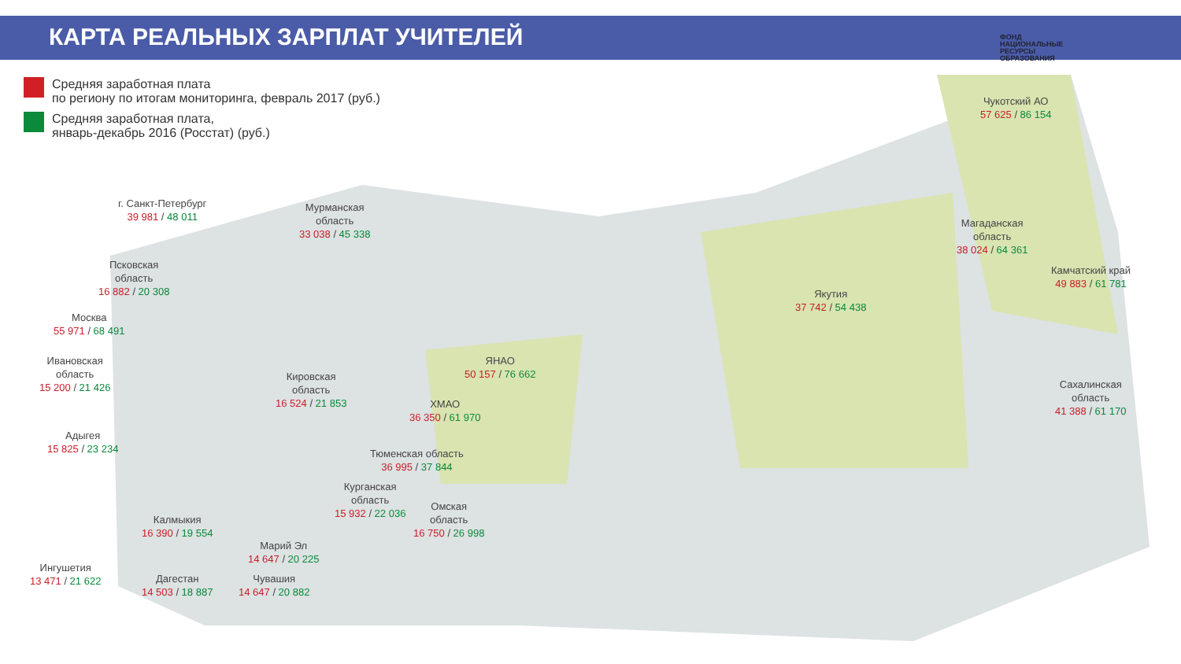КАРТА РЕАЛЬНЫХ ЗАРПЛАТ УЧИТЕЛЕЙ
ФОНД
НАЦИОНАЛЬНЫЕ
РЕСУРСЫ
ОБРАЗОВАНИЯ
Средняя заработная плата
по региону по итогам мониторинга, февраль 2017 (руб.)
Средняя заработная плата,
январь-декабрь 2016 (Росстат) (руб.)
г. Санкт-Петербург
39 981 / 48 011
Мурманская
область
33 038 / 45 338
Псковская
область
16 882 / 20 308
Москва
55 971 / 68 491
Ивановская
область
15 200 / 21 426
Кировская
область
16 524 / 21 853
Адыгея
15 825 / 23 234
ЯНАО
50 157 / 76 662
ХМАО
36 350 / 61 970
Якутия
37 742 / 54 438
Чукотский АО
57 625 / 86 154
Магаданская
область
38 024 / 64 361
Камчатский край
49 883 / 61 781
Сахалинская
область
41 388 / 61 170
Тюменская область
36 995 / 37 844
Курганская
область
15 932 / 22 036
Омская
область
16 750 / 26 998
Калмыкия
16 390 / 19 554
Марий Эл
14 647 / 20 225
Ингушетия
13 471 / 21 622
Дагестан
14 503 / 18 887
Чувашия
14 647 / 20 882